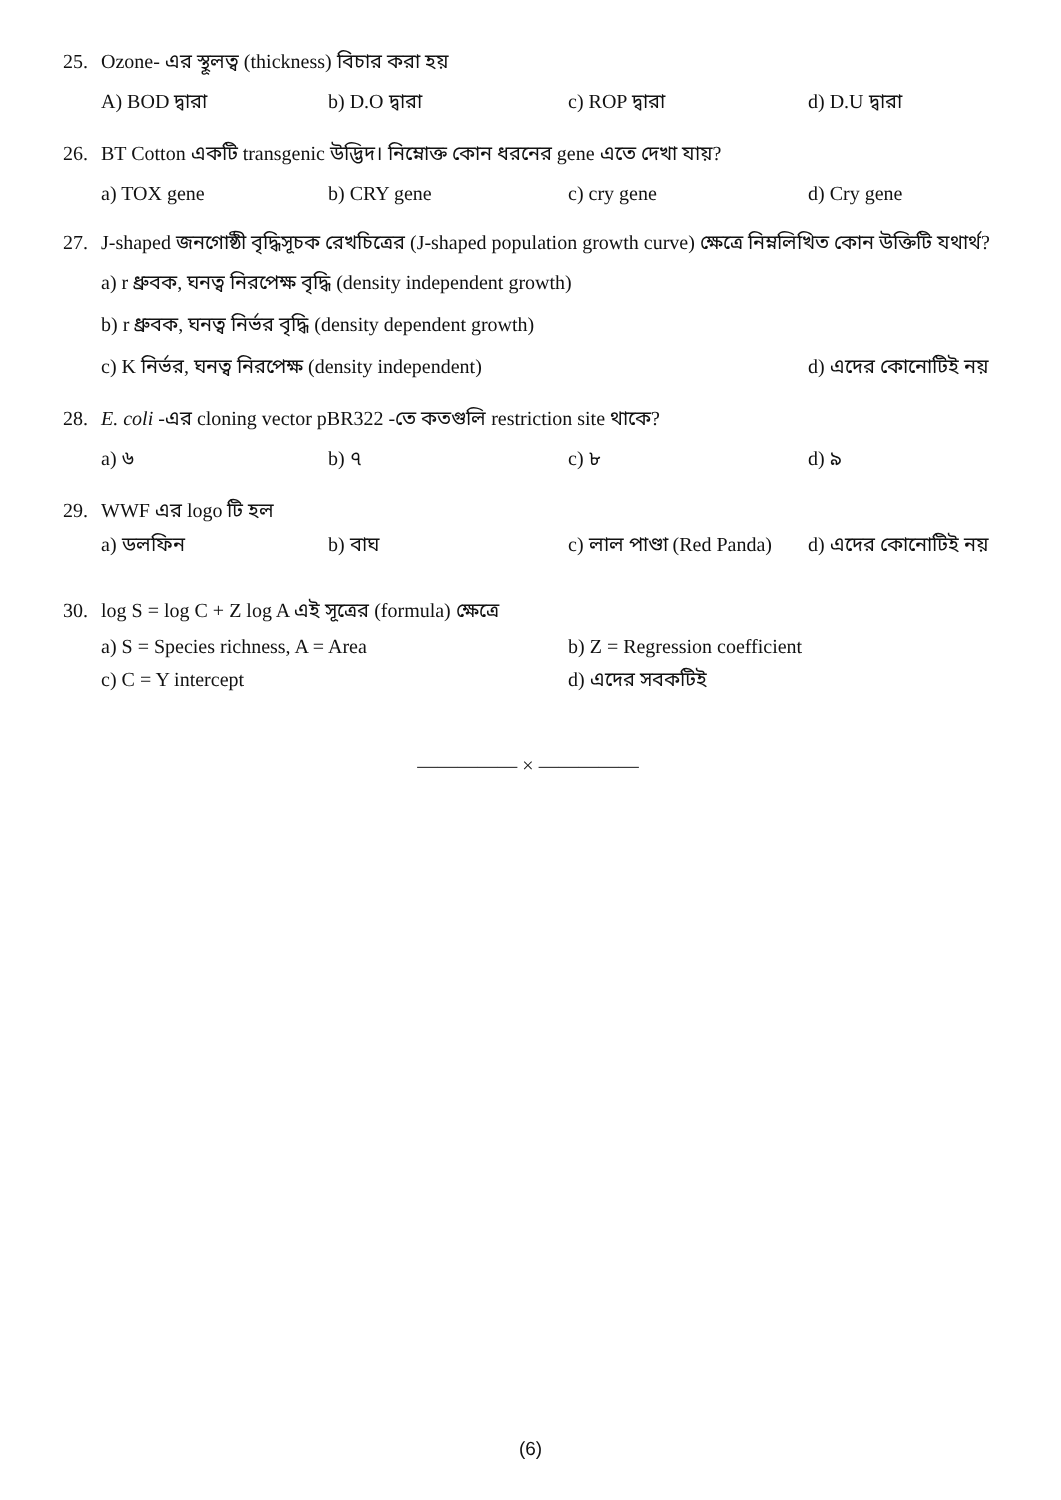25. Ozone- এর স্থূলত্ব (thickness) বিচার করা হয়
A) BOD দ্বারা b) D.O দ্বারা c) ROP দ্বারা d) D.U দ্বারা
26. BT Cotton একটি transgenic উদ্ভিদ। নিম্নোক্ত কোন ধরনের gene এতে দেখা যায়?
a) TOX gene b) CRY gene c) cry gene d) Cry gene
27. J-shaped জনগোষ্ঠী বৃদ্ধিসূচক রেখচিত্রের (J-shaped population growth curve) ক্ষেত্রে নিম্নলিখিত কোন উক্তিটি যথার্থ?
a) r ধ্রুবক, ঘনত্ব নিরপেক্ষ বৃদ্ধি (density independent growth)
b) r ধ্রুবক, ঘনত্ব নির্ভর বৃদ্ধি (density dependent growth)
c) K নির্ভর, ঘনত্ব নিরপেক্ষ (density independent) d) এদের কোনোটিই নয়
28. E. coli -এর cloning vector pBR322 -তে কতগুলি restriction site থাকে?
a) ৬ b) ৭ c) ৮ d) ৯
29. WWF এর logo টি হল
a) ডলফিন b) বাঘ c) লাল পাণ্ডা (Red Panda)
d) এদের কোনোটিই নয়
30. log S = log C + Z log A এই সূত্রের (formula) ক্ষেত্রে
a) S = Species richness, A = Area b) Z = Regression coefficient
c) C = Y intercept d) এদের সবকটিই
————— × —————
(6)